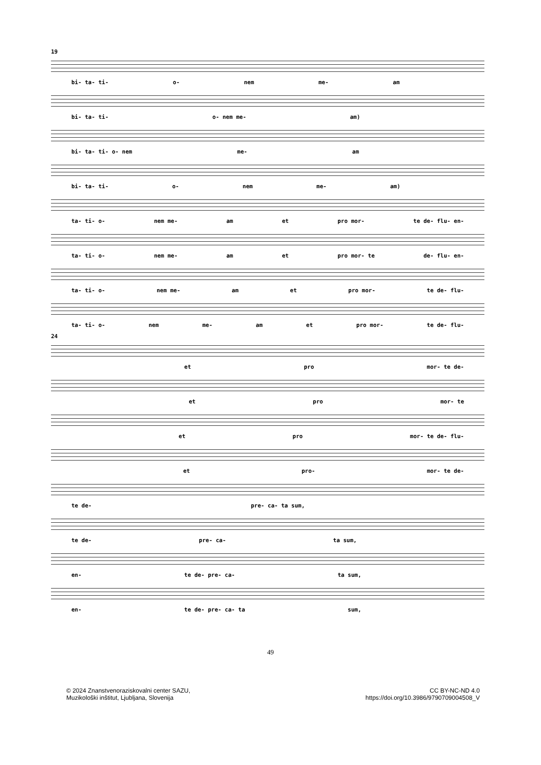19
bi- ta- ti- o- nem me- am
bi- ta- ti- o- nem me- am)
bi- ta- ti- o- nem me- am
bi- ta- ti- o- nem me- am)
ta- ti- o- nem me- am et pro mor- te de- flu- en-
ta- ti- o- nem me- am et pro mor- te de- flu- en-
ta- ti- o- nem me- am et pro mor- te de- flu-
ta- ti- o- nem me- am et pro mor- te de- flu-
24
et pro mor- te de-
et pro mor- te
et pro mor- te de- flu-
et pro- mor- te de-
te de- pre- ca- ta sum,
te de- pre- ca- ta sum,
en- te de- pre- ca- ta sum,
en- te de- pre- ca- ta sum,
49
© 2024 Znanstvenoraziskovalni center SAZU,
Muzikološki inštitut, Ljubljana, Slovenija
CC BY-NC-ND 4.0
https://doi.org/10.3986/9790709004508_V